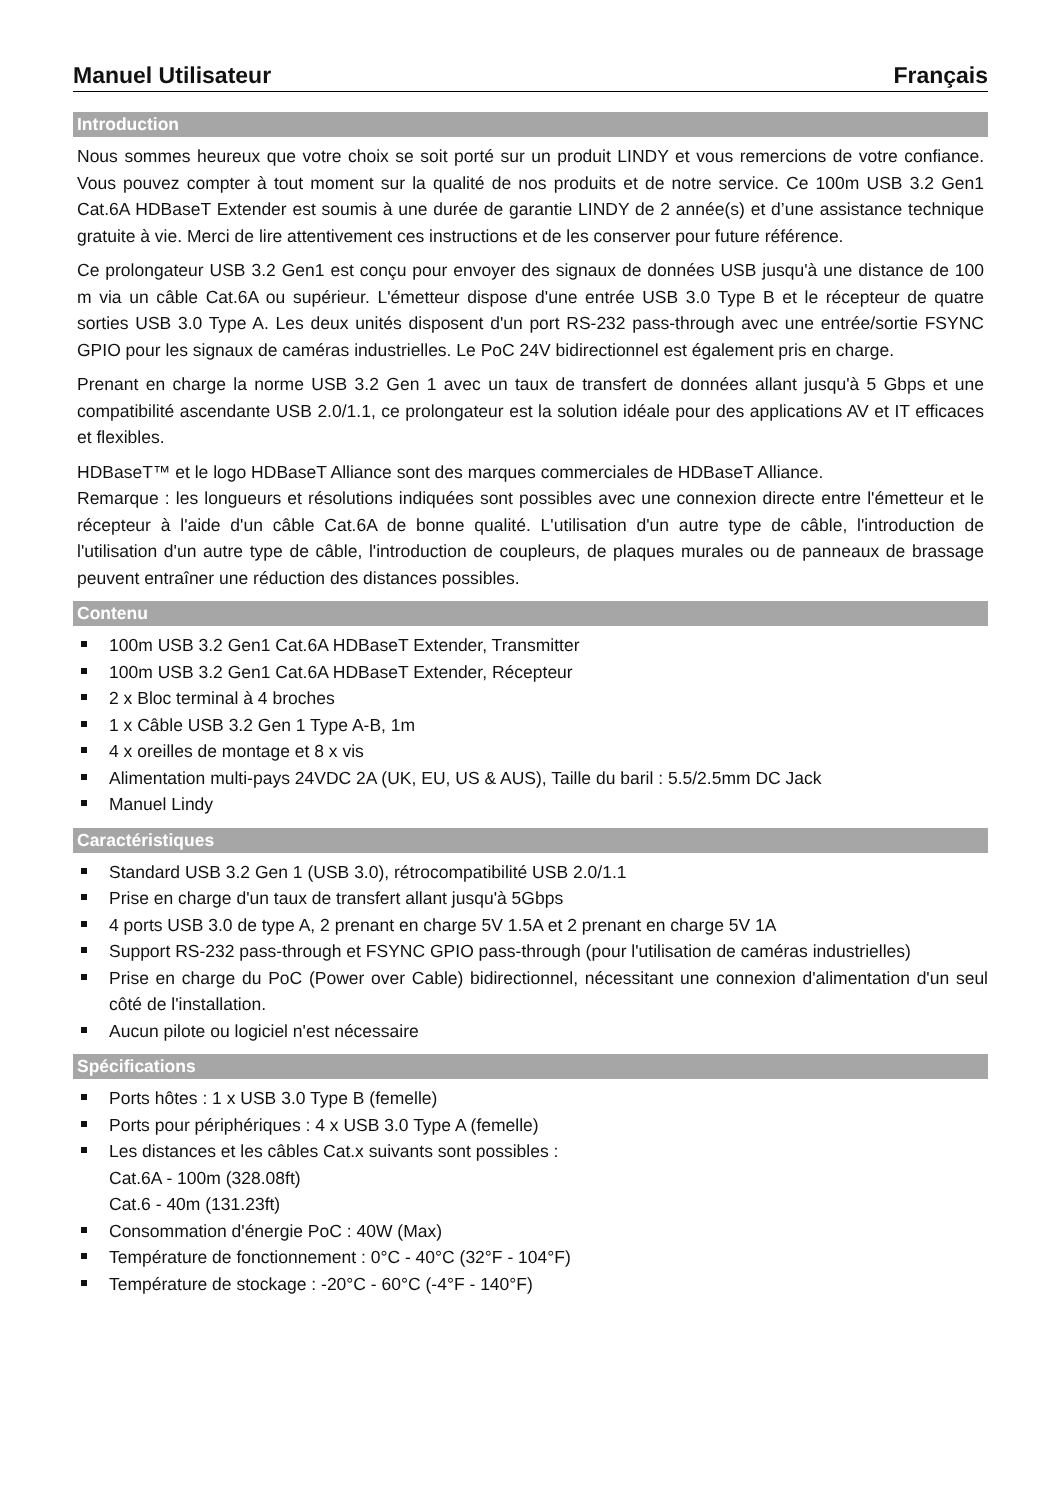Manuel Utilisateur Français
Introduction
Nous sommes heureux que votre choix se soit porté sur un produit LINDY et vous remercions de votre confiance. Vous pouvez compter à tout moment sur la qualité de nos produits et de notre service. Ce 100m USB 3.2 Gen1 Cat.6A HDBaseT Extender est soumis à une durée de garantie LINDY de 2 année(s) et d’une assistance technique gratuite à vie. Merci de lire attentivement ces instructions et de les conserver pour future référence.
Ce prolongateur USB 3.2 Gen1 est conçu pour envoyer des signaux de données USB jusqu'à une distance de 100 m via un câble Cat.6A ou supérieur. L'émetteur dispose d'une entrée USB 3.0 Type B et le récepteur de quatre sorties USB 3.0 Type A. Les deux unités disposent d'un port RS-232 pass-through avec une entrée/sortie FSYNC GPIO pour les signaux de caméras industrielles. Le PoC 24V bidirectionnel est également pris en charge.
Prenant en charge la norme USB 3.2 Gen 1 avec un taux de transfert de données allant jusqu'à 5 Gbps et une compatibilité ascendante USB 2.0/1.1, ce prolongateur est la solution idéale pour des applications AV et IT efficaces et flexibles.
HDBaseT™ et le logo HDBaseT Alliance sont des marques commerciales de HDBaseT Alliance.
Remarque : les longueurs et résolutions indiquées sont possibles avec une connexion directe entre l'émetteur et le récepteur à l'aide d'un câble Cat.6A de bonne qualité. L'utilisation d'un autre type de câble, l'introduction de l'utilisation d'un autre type de câble, l'introduction de coupleurs, de plaques murales ou de panneaux de brassage peuvent entraîner une réduction des distances possibles.
Contenu
100m USB 3.2 Gen1 Cat.6A HDBaseT Extender, Transmitter
100m USB 3.2 Gen1 Cat.6A HDBaseT Extender, Récepteur
2 x Bloc terminal à 4 broches
1 x Câble USB 3.2 Gen 1 Type A-B, 1m
4 x oreilles de montage et 8 x vis
Alimentation multi-pays 24VDC 2A (UK, EU, US & AUS), Taille du baril : 5.5/2.5mm DC Jack
Manuel Lindy
Caractéristiques
Standard USB 3.2 Gen 1 (USB 3.0), rétrocompatibilité USB 2.0/1.1
Prise en charge d'un taux de transfert allant jusqu'à 5Gbps
4 ports USB 3.0 de type A, 2 prenant en charge 5V 1.5A et 2 prenant en charge 5V 1A
Support RS-232 pass-through et FSYNC GPIO pass-through (pour l'utilisation de caméras industrielles)
Prise en charge du PoC (Power over Cable) bidirectionnel, nécessitant une connexion d'alimentation d'un seul côté de l'installation.
Aucun pilote ou logiciel n'est nécessaire
Spécifications
Ports hôtes : 1 x USB 3.0 Type B (femelle)
Ports pour périphériques : 4 x USB 3.0 Type A (femelle)
Les distances et les câbles Cat.x suivants sont possibles :
Cat.6A - 100m (328.08ft)
Cat.6 - 40m (131.23ft)
Consommation d'énergie PoC : 40W (Max)
Température de fonctionnement : 0°C - 40°C (32°F - 104°F)
Température de stockage : -20°C - 60°C (-4°F - 140°F)